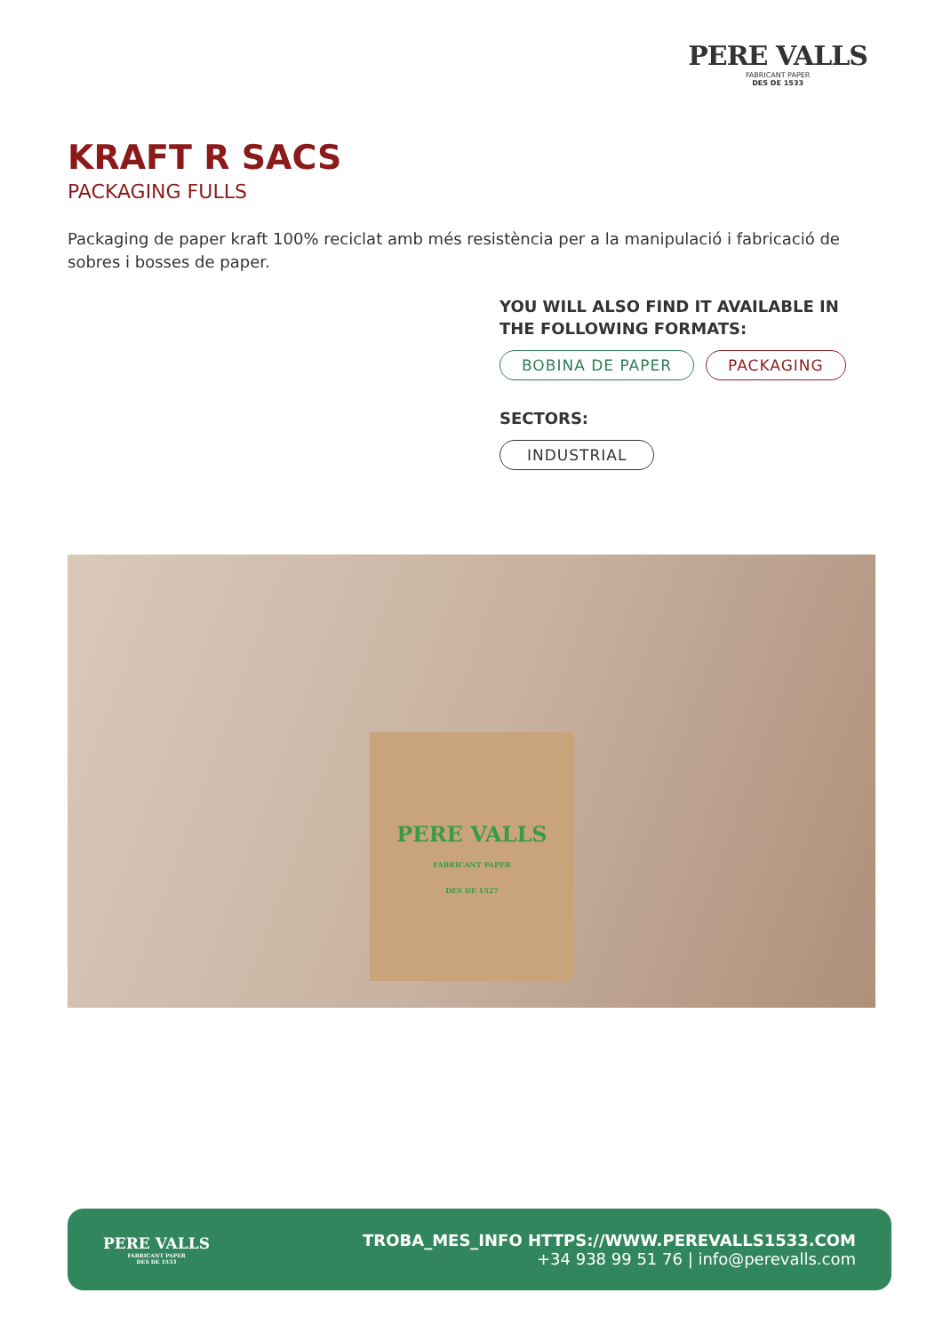PERE VALLS
FABRICANT PAPER
DES DE 1533
KRAFT R SACS
PACKAGING FULLS
Packaging de paper kraft 100% reciclat amb més resistència per a la manipulació i fabricació de sobres i bosses de paper.
YOU WILL ALSO FIND IT AVAILABLE IN THE FOLLOWING FORMATS:
BOBINA DE PAPER PACKAGING
SECTORS:
INDUSTRIAL
PERE VALLS
FABRICANT PAPER
DES DE 1527
PERE VALLS
FABRICANT PAPER
DES DE 1533
TROBA_MES_INFO HTTPS://WWW.PEREVALLS1533.COM
+34 938 99 51 76 | info@perevalls.com